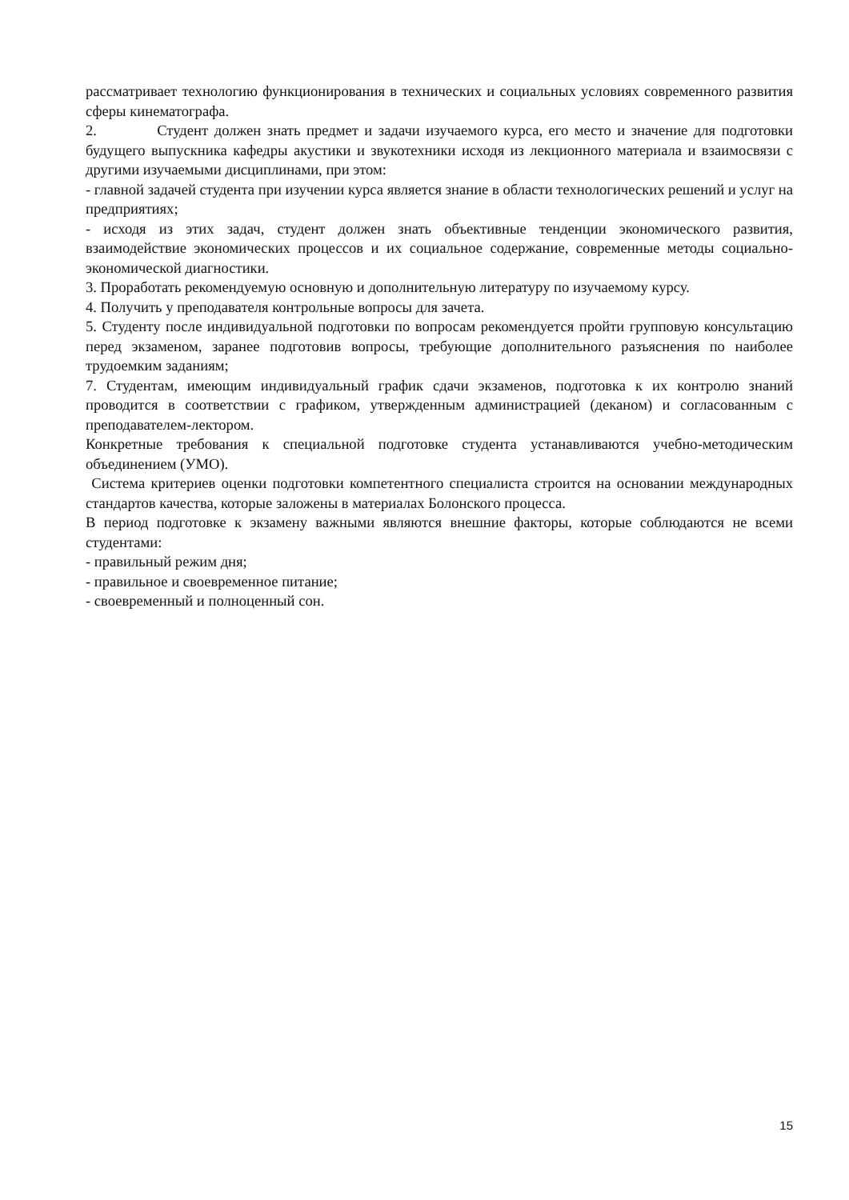рассматривает технологию функционирования в технических и социальных условиях современного развития сферы кинематографа.
2. Студент должен знать предмет и задачи изучаемого курса, его место и значение для подготовки будущего выпускника кафедры акустики и звукотехники исходя из лекционного материала и взаимосвязи с другими изучаемыми дисциплинами, при этом:
- главной задачей студента при изучении курса является знание в области технологических решений и услуг на предприятиях;
- исходя из этих задач, студент должен знать объективные тенденции экономического развития, взаимодействие экономических процессов и их социальное содержание, современные методы социально-экономической диагностики.
3. Проработать рекомендуемую основную и дополнительную литературу по изучаемому курсу.
4. Получить у преподавателя контрольные вопросы для зачета.
5. Студенту после индивидуальной подготовки по вопросам рекомендуется пройти групповую консультацию перед экзаменом, заранее подготовив вопросы, требующие дополнительного разъяснения по наиболее трудоемким заданиям;
7. Студентам, имеющим индивидуальный график сдачи экзаменов, подготовка к их контролю знаний проводится в соответствии с графиком, утвержденным администрацией (деканом) и согласованным с преподавателем-лектором.
Конкретные требования к специальной подготовке студента устанавливаются учебно-методическим объединением (УМО).
Система критериев оценки подготовки компетентного специалиста строится на основании международных стандартов качества, которые заложены в материалах Болонского процесса.
В период подготовке к экзамену важными являются внешние факторы, которые соблюдаются не всеми студентами:
- правильный режим дня;
- правильное и своевременное питание;
- своевременный и полноценный сон.
15